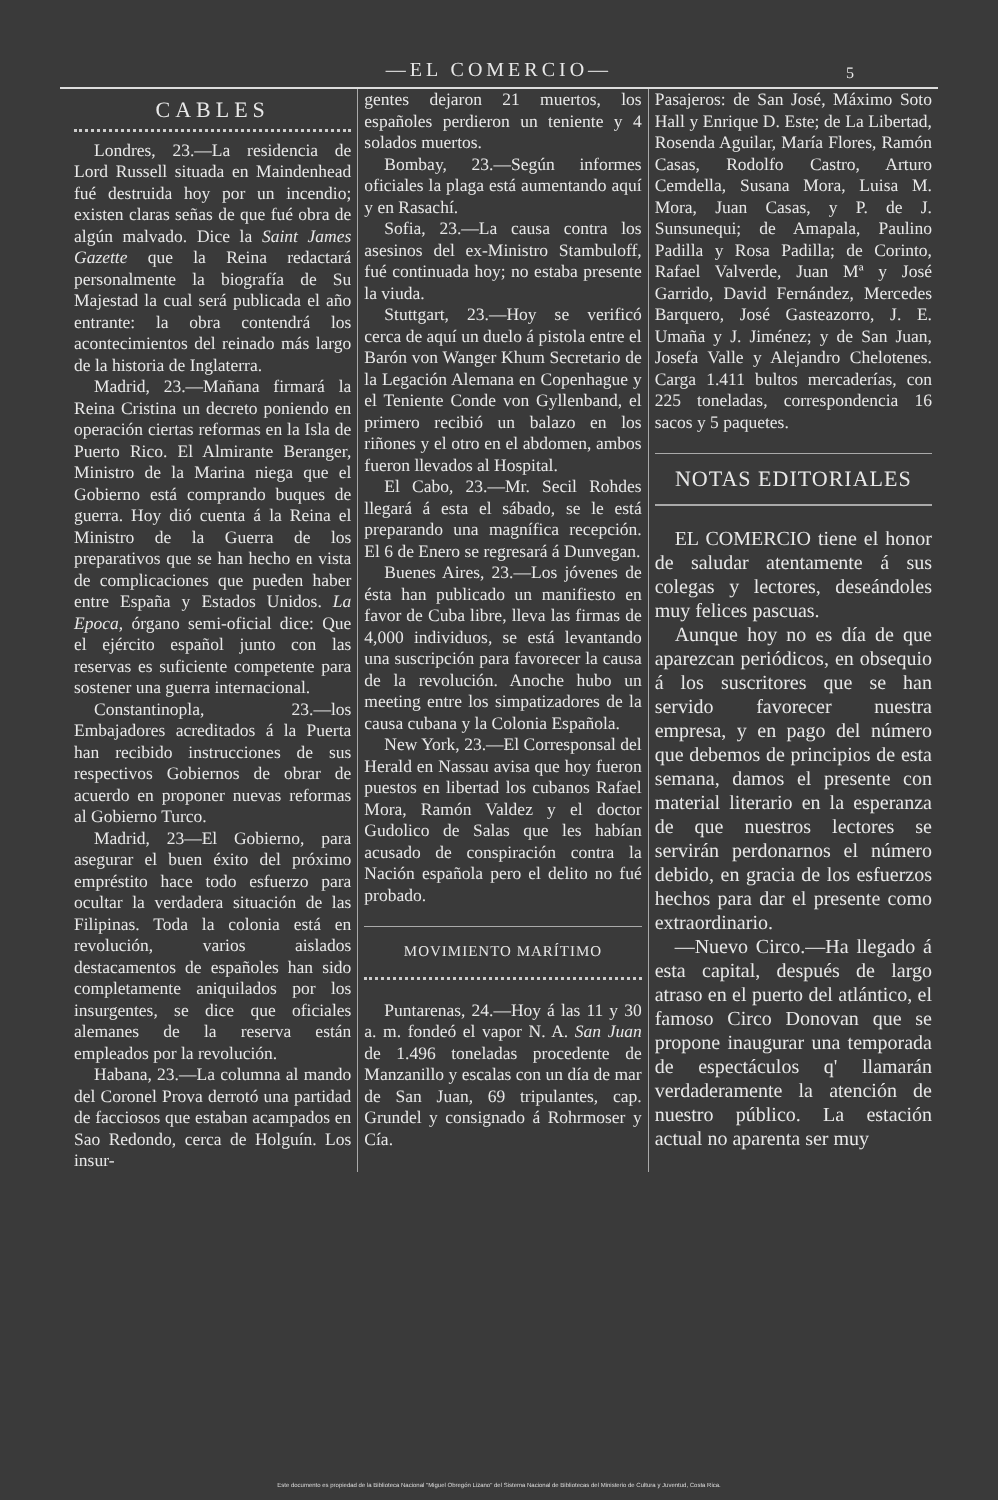—EL COMERCIO— 5
CABLES
Londres, 23.—La residencia de Lord Russell situada en Maindenhead fué destruida hoy por un incendio; existen claras señas de que fué obra de algún malvado. Dice la Saint James Gazette que la Reina redactará personalmente la biografía de Su Majestad la cual será publicada el año entrante: la obra contendrá los acontecimientos del reinado más largo de la historia de Inglaterra.
Madrid, 23.—Mañana firmará la Reina Cristina un decreto poniendo en operación ciertas reformas en la Isla de Puerto Rico. El Almirante Beranger, Ministro de la Marina niega que el Gobierno está comprando buques de guerra. Hoy dió cuenta á la Reina el Ministro de la Guerra de los preparativos que se han hecho en vista de complicaciones que pueden haber entre España y Estados Unidos. La Epoca, órgano semi-oficial dice: Que el ejército español junto con las reservas es suficiente competente para sostener una guerra internacional.
Constantinopla, 23.—los Embajadores acreditados á la Puerta han recibido instrucciones de sus respectivos Gobiernos de obrar de acuerdo en proponer nuevas reformas al Gobierno Turco.
Madrid, 23—El Gobierno, para asegurar el buen éxito del próximo empréstito hace todo esfuerzo para ocultar la verdadera situación de las Filipinas. Toda la colonia está en revolución, varios aislados destacamentos de españoles han sido completamente aniquilados por los insurgentes, se dice que oficiales alemanes de la reserva están empleados por la revolución.
Habana, 23.—La columna al mando del Coronel Prova derrotó una partidad de facciosos que estaban acampados en Sao Redondo, cerca de Holguín. Los insur-
gentes dejaron 21 muertos, los españoles perdieron un teniente y 4 solados muertos.
Bombay, 23.—Según informes oficiales la plaga está aumentando aquí y en Rasachí.
Sofia, 23.—La causa contra los asesinos del ex-Ministro Stambuloff, fué continuada hoy; no estaba presente la viuda.
Stuttgart, 23.—Hoy se verificó cerca de aquí un duelo á pistola entre el Barón von Wanger Khum Secretario de la Legación Alemana en Copenhague y el Teniente Conde von Gyllenband, el primero recibió un balazo en los riñones y el otro en el abdomen, ambos fueron llevados al Hospital.
El Cabo, 23.—Mr. Secil Rohdes llegará á esta el sábado, se le está preparando una magnífica recepción. El 6 de Enero se regresará á Dunvegan.
Buenes Aires, 23.—Los jóvenes de ésta han publicado un manifiesto en favor de Cuba libre, lleva las firmas de 4,000 individuos, se está levantando una suscripción para favorecer la causa de la revolución. Anoche hubo un meeting entre los simpatizadores de la causa cubana y la Colonia Española.
New York, 23.—El Corresponsal del Herald en Nassau avisa que hoy fueron puestos en libertad los cubanos Rafael Mora, Ramón Valdez y el doctor Gudolico de Salas que les habían acusado de conspiración contra la Nación española pero el delito no fué probado.
MOVIMIENTO MARÍTIMO
Puntarenas, 24.—Hoy á las 11 y 30 a. m. fondeó el vapor N. A. San Juan de 1.496 toneladas procedente de Manzanillo y escalas con un día de mar de San Juan, 69 tripulantes, cap. Grundel y consignado á Rohrmoser y Cía.
Pasajeros: de San José, Máximo Soto Hall y Enrique D. Este; de La Libertad, Rosenda Aguilar, María Flores, Ramón Casas, Rodolfo Castro, Arturo Cemdella, Susana Mora, Luisa M. Mora, Juan Casas, y P. de J. Sunsunequi; de Amapala, Paulino Padilla y Rosa Padilla; de Corinto, Rafael Valverde, Juan Mª y José Garrido, David Fernández, Mercedes Barquero, José Gasteazorro, J. E. Umaña y J. Jiménez; y de San Juan, Josefa Valle y Alejandro Chelotenes. Carga 1.411 bultos mercaderías, con 225 toneladas, correspondencia 16 sacos y 5 paquetes.
NOTAS EDITORIALES
EL COMERCIO tiene el honor de saludar atentamente á sus colegas y lectores, deseándoles muy felices pascuas.
Aunque hoy no es día de que aparezcan periódicos, en obsequio á los suscritores que se han servido favorecer nuestra empresa, y en pago del número que debemos de principios de esta semana, damos el presente con material literario en la esperanza de que nuestros lectores se servirán perdonarnos el número debido, en gracia de los esfuerzos hechos para dar el presente como extraordinario.
—Nuevo Circo.—Ha llegado á esta capital, después de largo atraso en el puerto del atlántico, el famoso Circo Donovan que se propone inaugurar una temporada de espectáculos q' llamarán verdaderamente la atención de nuestro público. La estación actual no aparenta ser muy
Este documento es propiedad de la Biblioteca Nacional "Miguel Obregón Lizano" del Sistema Nacional de Bibliotecas del Ministerio de Cultura y Juventud, Costa Rica.